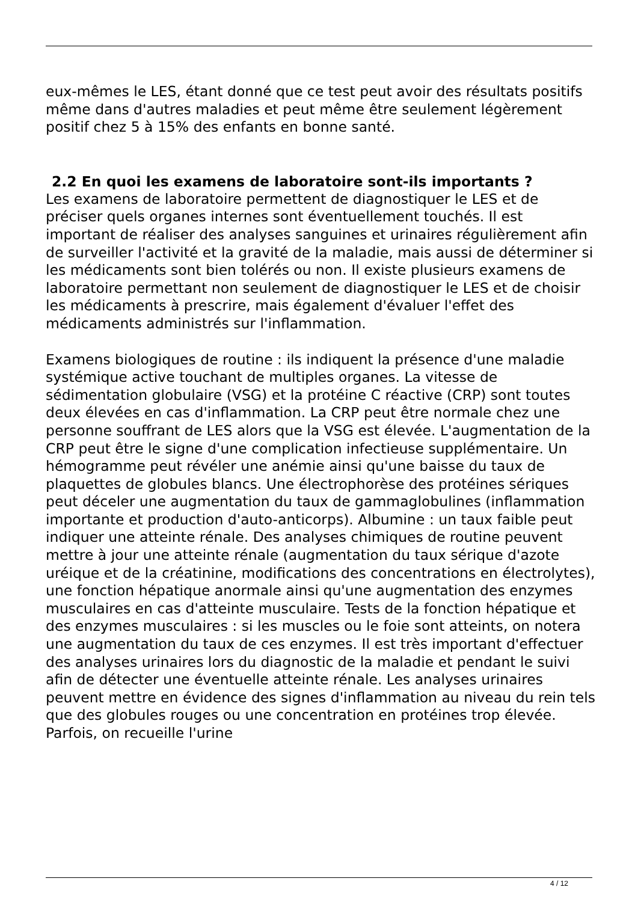eux-mêmes le LES, étant donné que ce test peut avoir des résultats positifs même dans d'autres maladies et peut même être seulement légèrement positif chez 5 à 15% des enfants en bonne santé.
2.2 En quoi les examens de laboratoire sont-ils importants ?
Les examens de laboratoire permettent de diagnostiquer le LES et de préciser quels organes internes sont éventuellement touchés. Il est important de réaliser des analyses sanguines et urinaires régulièrement afin de surveiller l'activité et la gravité de la maladie, mais aussi de déterminer si les médicaments sont bien tolérés ou non. Il existe plusieurs examens de laboratoire permettant non seulement de diagnostiquer le LES et de choisir les médicaments à prescrire, mais également d'évaluer l'effet des médicaments administrés sur l'inflammation.
Examens biologiques de routine : ils indiquent la présence d'une maladie systémique active touchant de multiples organes. La vitesse de sédimentation globulaire (VSG) et la protéine C réactive (CRP) sont toutes deux élevées en cas d'inflammation. La CRP peut être normale chez une personne souffrant de LES alors que la VSG est élevée. L'augmentation de la CRP peut être le signe d'une complication infectieuse supplémentaire. Un hémogramme peut révéler une anémie ainsi qu'une baisse du taux de plaquettes de globules blancs. Une électrophorèse des protéines sériques peut déceler une augmentation du taux de gammaglobulines (inflammation importante et production d'auto-anticorps). Albumine : un taux faible peut indiquer une atteinte rénale. Des analyses chimiques de routine peuvent mettre à jour une atteinte rénale (augmentation du taux sérique d'azote uréique et de la créatinine, modifications des concentrations en électrolytes), une fonction hépatique anormale ainsi qu'une augmentation des enzymes musculaires en cas d'atteinte musculaire. Tests de la fonction hépatique et des enzymes musculaires : si les muscles ou le foie sont atteints, on notera une augmentation du taux de ces enzymes. Il est très important d'effectuer des analyses urinaires lors du diagnostic de la maladie et pendant le suivi afin de détecter une éventuelle atteinte rénale. Les analyses urinaires peuvent mettre en évidence des signes d'inflammation au niveau du rein tels que des globules rouges ou une concentration en protéines trop élevée. Parfois, on recueille l'urine
4 / 12